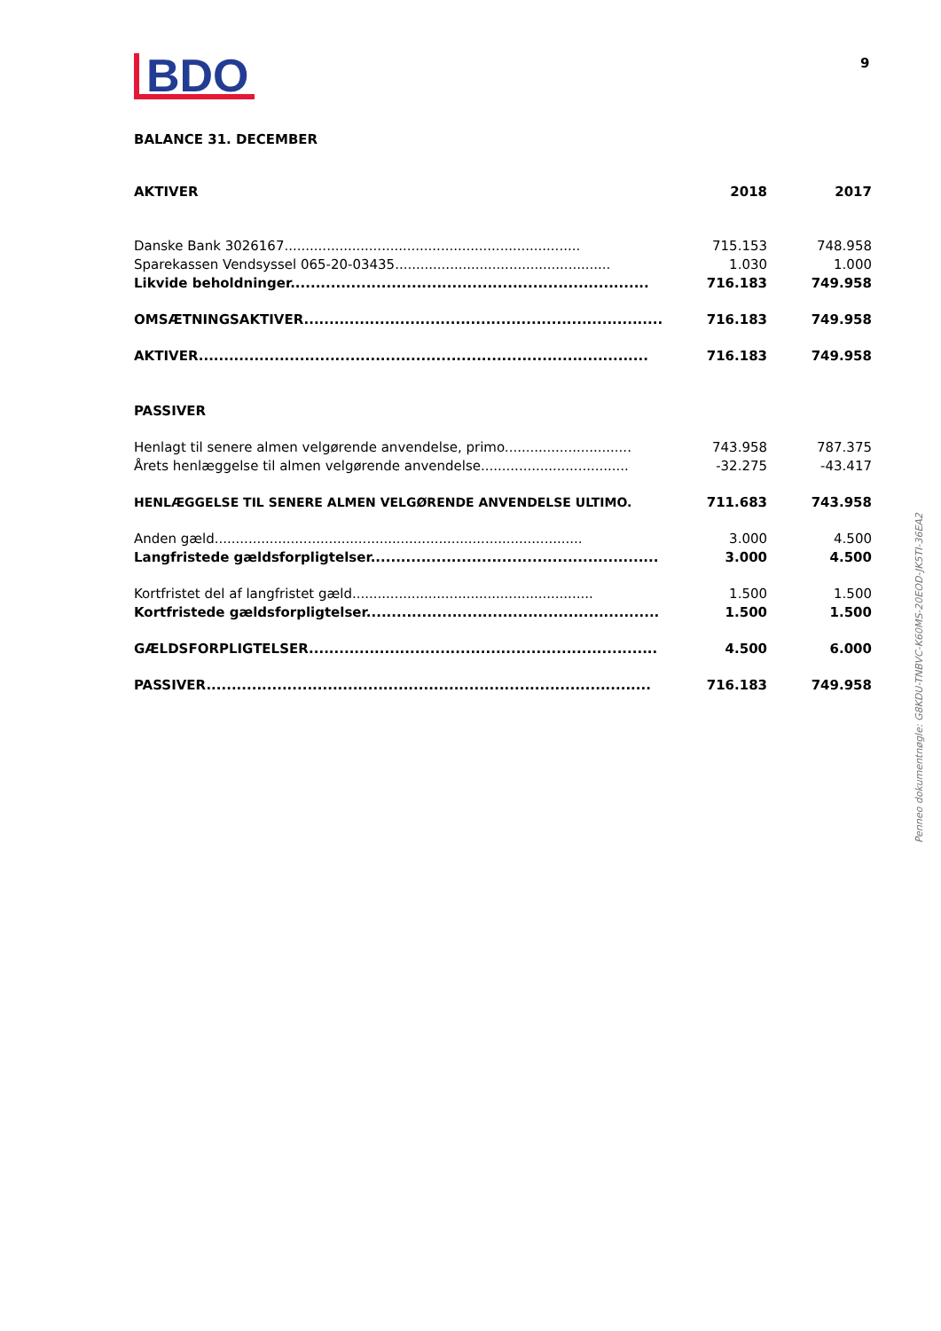BDO
9
BALANCE 31. DECEMBER
| AKTIVER | 2018 | 2017 |
| --- | --- | --- |
| Danske Bank 3026167...................................................................... | 715.153 | 748.958 |
| Sparekassen Vendsyssel 065-20-03435................................................... | 1.030 | 1.000 |
| Likvide beholdninger....................................................................... | 716.183 | 749.958 |
| OMSÆTNINGSAKTIVER....................................................................... | 716.183 | 749.958 |
| AKTIVER......................................................................................... | 716.183 | 749.958 |
| PASSIVER | | |
| Henlagt til senere almen velgørende anvendelse, primo.............................. | 743.958 | 787.375 |
| Årets henlæggelse til almen velgørende anvendelse................................... | -32.275 | -43.417 |
| HENLÆGGELSE TIL SENERE ALMEN VELGØRENDE ANVENDELSE ULTIMO. | 711.683 | 743.958 |
| Anden gæld....................................................................................... | 3.000 | 4.500 |
| Langfristede gældsforpligtelser......................................................... | 3.000 | 4.500 |
| Kortfristet del af langfristet gæld......................................................... | 1.500 | 1.500 |
| Kortfristede gældsforpligtelser.......................................................... | 1.500 | 1.500 |
| GÆLDSFORPLIGTELSER..................................................................... | 4.500 | 6.000 |
| PASSIVER........................................................................................ | 716.183 | 749.958 |
Penneo dokumentnøgle: G8KDU-TNBVC-K60MS-20EOD-JK5TI-36EA2